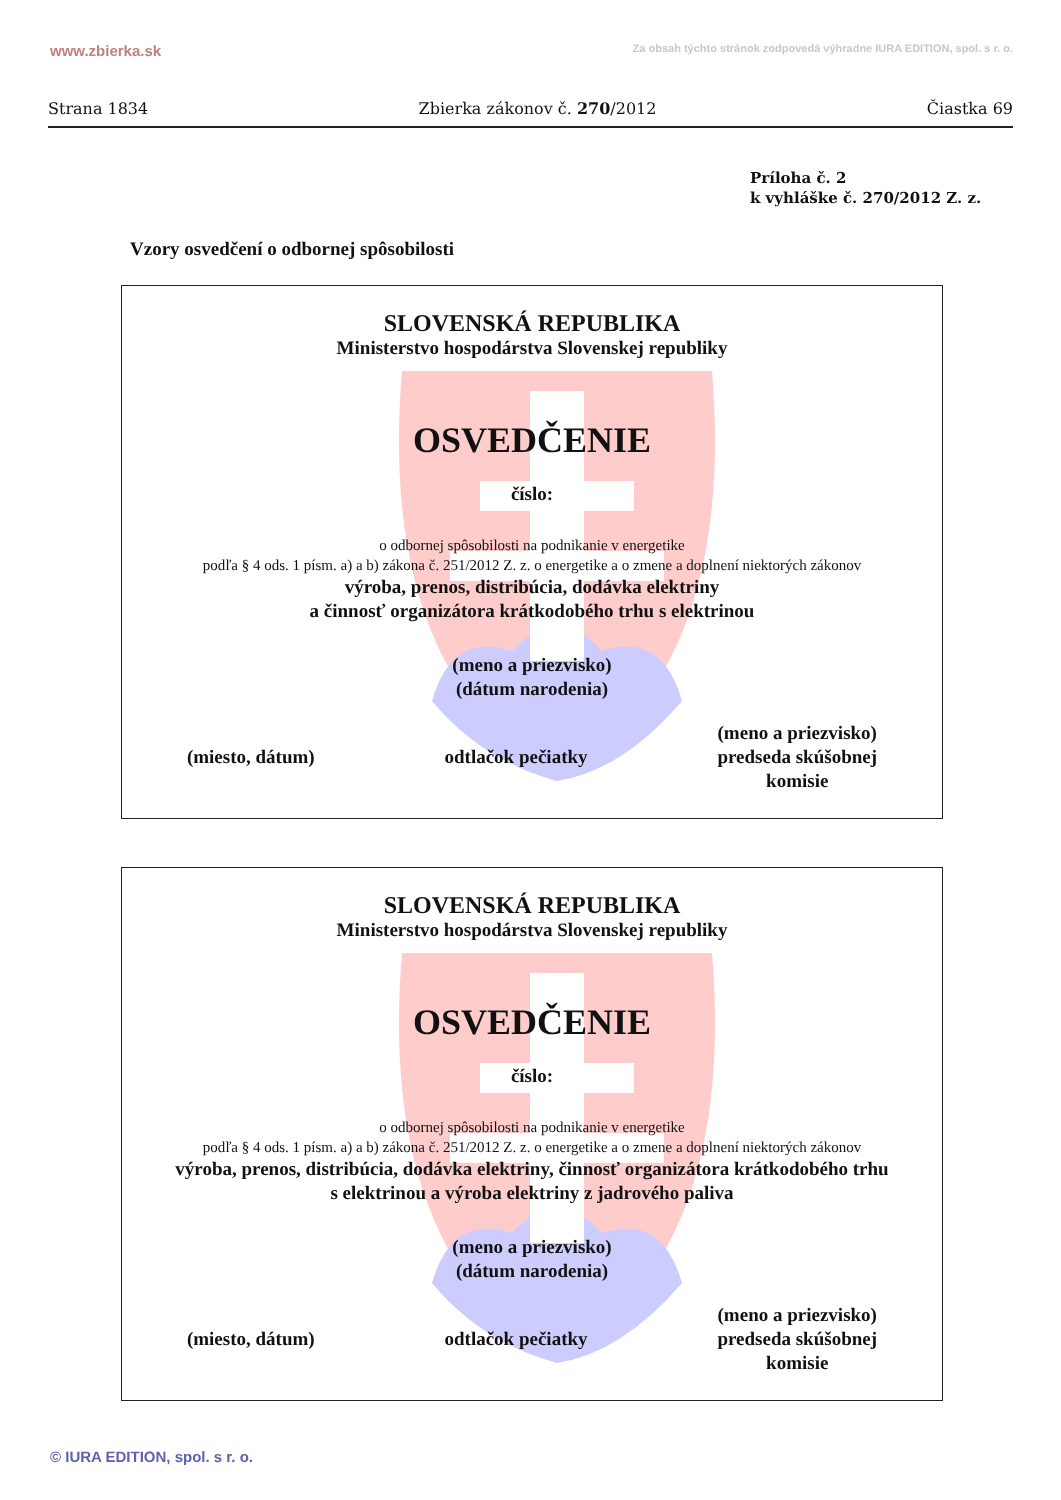www.zbierka.sk Za obsah týchto stránok zodpovedá výhradne IURA EDITION, spol. s r. o.
Strana 1834 Zbierka zákonov č. 270/2012 Čiastka 69
Príloha č. 2
k vyhláške č. 270/2012 Z. z.
Vzory osvedčení o odbornej spôsobilosti
SLOVENSKÁ REPUBLIKA
Ministerstvo hospodárstva Slovenskej republiky
OSVEDČENIE
číslo:
o odbornej spôsobilosti na podnikanie v energetike
podľa § 4 ods. 1 písm. a) a b) zákona č. 251/2012 Z. z. o energetike a o zmene a doplnení niektorých zákonov
výroba, prenos, distribúcia, dodávka elektriny
a činnosť organizátora krátkodobého trhu s elektrinou
(meno a priezvisko)
(dátum narodenia)
(miesto, dátum) odtlačok pečiatky (meno a priezvisko)
predseda skúšobnej
komisie
SLOVENSKÁ REPUBLIKA
Ministerstvo hospodárstva Slovenskej republiky
OSVEDČENIE
číslo:
o odbornej spôsobilosti na podnikanie v energetike
podľa § 4 ods. 1 písm. a) a b) zákona č. 251/2012 Z. z. o energetike a o zmene a doplnení niektorých zákonov
výroba, prenos, distribúcia, dodávka elektriny, činnosť organizátora krátkodobého trhu
s elektrinou a výroba elektriny z jadrového paliva
(meno a priezvisko)
(dátum narodenia)
(miesto, dátum) odtlačok pečiatky (meno a priezvisko)
predseda skúšobnej
komisie
© IURA EDITION, spol. s r. o.